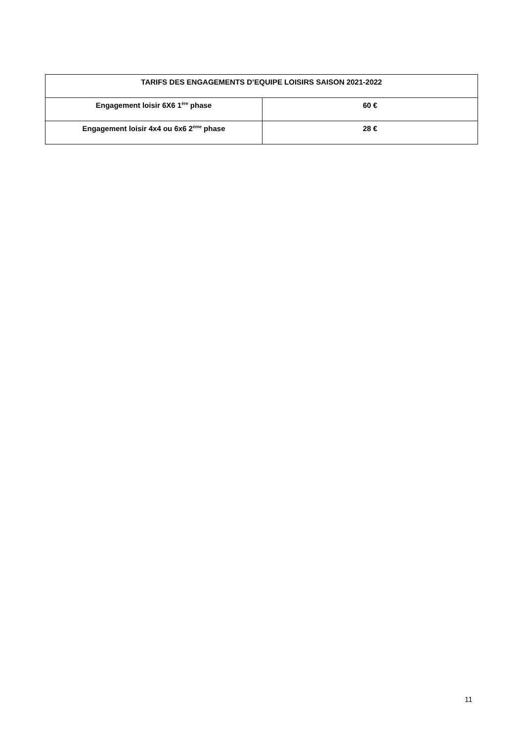| TARIFS DES ENGAGEMENTS D’EQUIPE LOISIRS SAISON 2021-2022 | |
| --- | --- |
| Engagement loisir 6X6 1<sup>ère</sup> phase | 60 € |
| Engagement loisir 4x4 ou 6x6 2<sup>ème</sup> phase | 28 € |
11